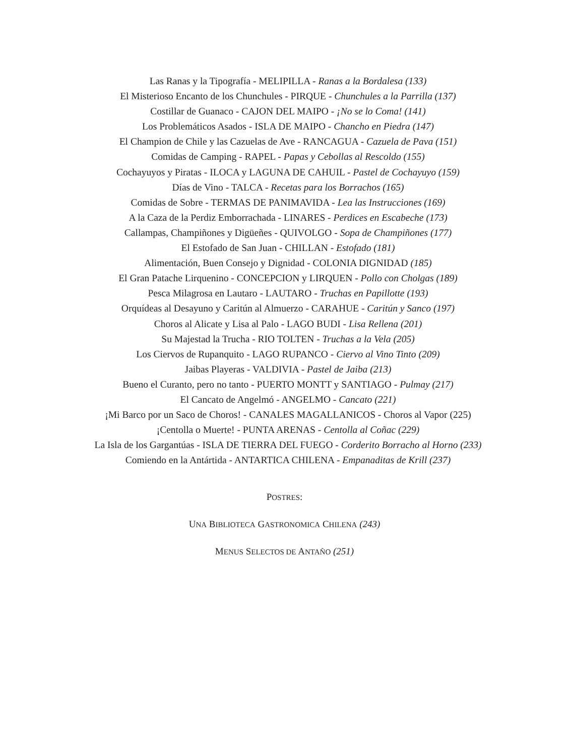Las Ranas y la Tipografía - MELIPILLA - Ranas a la Bordalesa (133)
El Misterioso Encanto de los Chunchules - PIRQUE - Chunchules a la Parrilla (137)
Costillar de Guanaco - CAJON DEL MAIPO - ¡No se lo Coma! (141)
Los Problemáticos Asados - ISLA DE MAIPO - Chancho en Piedra (147)
El Champion de Chile y las Cazuelas de Ave - RANCAGUA - Cazuela de Pava (151)
Comidas de Camping - RAPEL - Papas y Cebollas al Rescoldo (155)
Cochayuyos y Piratas - ILOCA y LAGUNA DE CAHUIL - Pastel de Cochayuyo (159)
Días de Vino - TALCA - Recetas para los Borrachos (165)
Comidas de Sobre - TERMAS DE PANIMAVIDA - Lea las Instrucciones (169)
A la Caza de la Perdiz Emborrachada - LINARES - Perdices en Escabeche (173)
Callampas, Champiñones y Digüeñes - QUIVOLGO - Sopa de Champiñones (177)
El Estofado de San Juan - CHILLAN - Estofado (181)
Alimentación, Buen Consejo y Dignidad - COLONIA DIGNIDAD (185)
El Gran Patache Lirquenino - CONCEPCION y LIRQUEN - Pollo con Cholgas (189)
Pesca Milagrosa en Lautaro - LAUTARO - Truchas en Papillotte (193)
Orquídeas al Desayuno y Caritún al Almuerzo - CARAHUE - Caritún y Sanco (197)
Choros al Alicate y Lisa al Palo - LAGO BUDI - Lisa Rellena (201)
Su Majestad la Trucha - RIO TOLTEN - Truchas a la Vela (205)
Los Ciervos de Rupanquito - LAGO RUPANCO - Ciervo al Vino Tinto (209)
Jaibas Playeras - VALDIVIA - Pastel de Jaiba (213)
Bueno el Curanto, pero no tanto - PUERTO MONTT y SANTIAGO - Pulmay (217)
El Cancato de Angelmó - ANGELMO - Cancato (221)
¡Mi Barco por un Saco de Choros! - CANALES MAGALLANICOS - Choros al Vapor (225)
¡Centolla o Muerte! - PUNTA ARENAS - Centolla al Coñac (229)
La Isla de los Gargantúas - ISLA DE TIERRA DEL FUEGO - Corderito Borracho al Horno (233)
Comiendo en la Antártida - ANTARTICA CHILENA - Empanaditas de Krill (237)
POSTRES:
UNA BIBLIOTECA GASTRONOMICA CHILENA (243)
MENUS SELECTOS DE ANTAÑO (251)